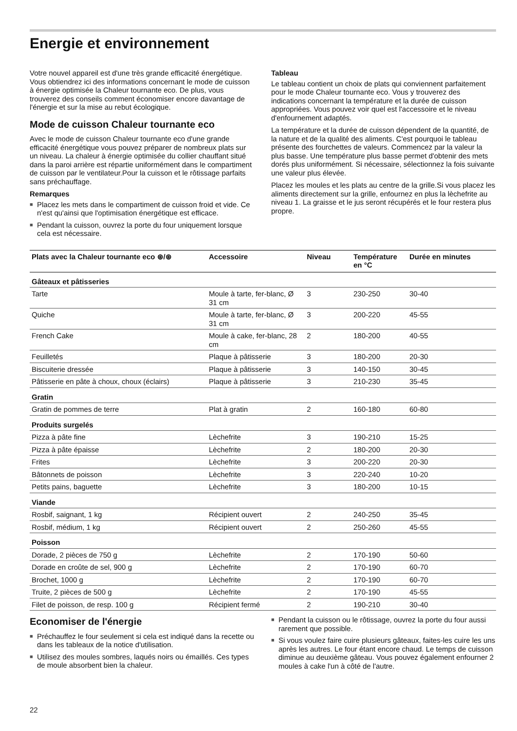Energie et environnement
Votre nouvel appareil est d'une très grande efficacité énergétique. Vous obtiendrez ici des informations concernant le mode de cuisson à énergie optimisée la Chaleur tournante eco. De plus, vous trouverez des conseils comment économiser encore davantage de l'énergie et sur la mise au rebut écologique.
Mode de cuisson Chaleur tournante eco
Avec le mode de cuisson Chaleur tournante eco d'une grande efficacité énergétique vous pouvez préparer de nombreux plats sur un niveau. La chaleur à énergie optimisée du collier chauffant situé dans la paroi arrière est répartie uniformément dans le compartiment de cuisson par le ventilateur.Pour la cuisson et le rôtissage parfaits sans préchauffage.
Remarques
■ Placez les mets dans le compartiment de cuisson froid et vide. Ce n'est qu'ainsi que l'optimisation énergétique est efficace.
■ Pendant la cuisson, ouvrez la porte du four uniquement lorsque cela est nécessaire.
Tableau
Le tableau contient un choix de plats qui conviennent parfaitement pour le mode Chaleur tournante eco. Vous y trouverez des indications concernant la température et la durée de cuisson appropriées. Vous pouvez voir quel est l'accessoire et le niveau d'enfournement adaptés.
La température et la durée de cuisson dépendent de la quantité, de la nature et de la qualité des aliments. C'est pourquoi le tableau présente des fourchettes de valeurs. Commencez par la valeur la plus basse. Une température plus basse permet d'obtenir des mets dorés plus uniformément. Si nécessaire, sélectionnez la fois suivante une valeur plus élevée.
Placez les moules et les plats au centre de la grille.Si vous placez les aliments directement sur la grille, enfournez en plus la lèchefrite au niveau 1. La graisse et le jus seront récupérés et le four restera plus propre.
| Plats avec la Chaleur tournante eco ⊛/⊛ | Accessoire | Niveau | Température en °C | Durée en minutes |
| --- | --- | --- | --- | --- |
| Gâteaux et pâtisseries | | | | |
| Tarte | Moule à tarte, fer-blanc, Ø 31 cm | 3 | 230-250 | 30-40 |
| Quiche | Moule à tarte, fer-blanc, Ø 31 cm | 3 | 200-220 | 45-55 |
| French Cake | Moule à cake, fer-blanc, 28 cm | 2 | 180-200 | 40-55 |
| Feuilletés | Plaque à pâtisserie | 3 | 180-200 | 20-30 |
| Biscuiterie dressée | Plaque à pâtisserie | 3 | 140-150 | 30-45 |
| Pâtisserie en pâte à choux, choux (éclairs) | Plaque à pâtisserie | 3 | 210-230 | 35-45 |
| Gratin | | | | |
| Gratin de pommes de terre | Plat à gratin | 2 | 160-180 | 60-80 |
| Produits surgelés | | | | |
| Pizza à pâte fine | Lèchefrite | 3 | 190-210 | 15-25 |
| Pizza à pâte épaisse | Lèchefrite | 2 | 180-200 | 20-30 |
| Frites | Lèchefrite | 3 | 200-220 | 20-30 |
| Bâtonnets de poisson | Lèchefrite | 3 | 220-240 | 10-20 |
| Petits pains, baguette | Lèchefrite | 3 | 180-200 | 10-15 |
| Viande | | | | |
| Rosbif, saignant, 1 kg | Récipient ouvert | 2 | 240-250 | 35-45 |
| Rosbif, médium, 1 kg | Récipient ouvert | 2 | 250-260 | 45-55 |
| Poisson | | | | |
| Dorade, 2 pièces de 750 g | Lèchefrite | 2 | 170-190 | 50-60 |
| Dorade en croûte de sel, 900 g | Lèchefrite | 2 | 170-190 | 60-70 |
| Brochet, 1000 g | Lèchefrite | 2 | 170-190 | 60-70 |
| Truite, 2 pièces de 500 g | Lèchefrite | 2 | 170-190 | 45-55 |
| Filet de poisson, de resp. 100 g | Récipient fermé | 2 | 190-210 | 30-40 |
Economiser de l'énergie
■ Préchauffez le four seulement si cela est indiqué dans la recette ou dans les tableaux de la notice d'utilisation.
■ Utilisez des moules sombres, laqués noirs ou émaillés. Ces types de moule absorbent bien la chaleur.
■ Pendant la cuisson ou le rôtissage, ouvrez la porte du four aussi rarement que possible.
■ Si vous voulez faire cuire plusieurs gâteaux, faites-les cuire les uns après les autres. Le four étant encore chaud. Le temps de cuisson diminue au deuxième gâteau. Vous pouvez également enfourner 2 moules à cake l'un à côté de l'autre.
22